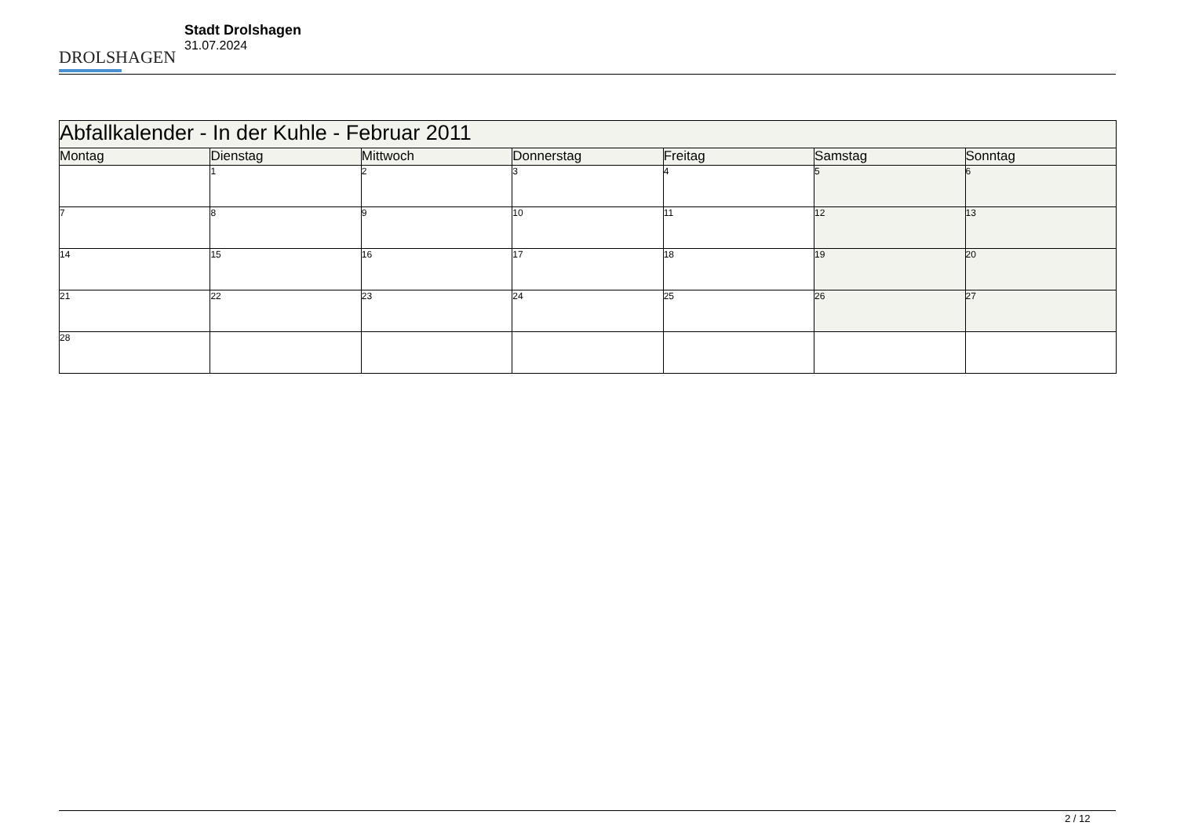DROLSHAGEN
Stadt Drolshagen
31.07.2024
| Abfallkalender - In der Kuhle - Februar 2011 | | | | | | |
| --- | --- | --- | --- | --- | --- | --- |
| Montag | Dienstag | Mittwoch | Donnerstag | Freitag | Samstag | Sonntag |
| | 1 | 2 | 3 | 4 | 5 | 6 |
| 7 | 8 | 9 | 10 | 11 | 12 | 13 |
| 14 | 15 | 16 | 17 | 18 | 19 | 20 |
| 21 | 22 | 23 | 24 | 25 | 26 | 27 |
| 28 | | | | | | |
2 / 12